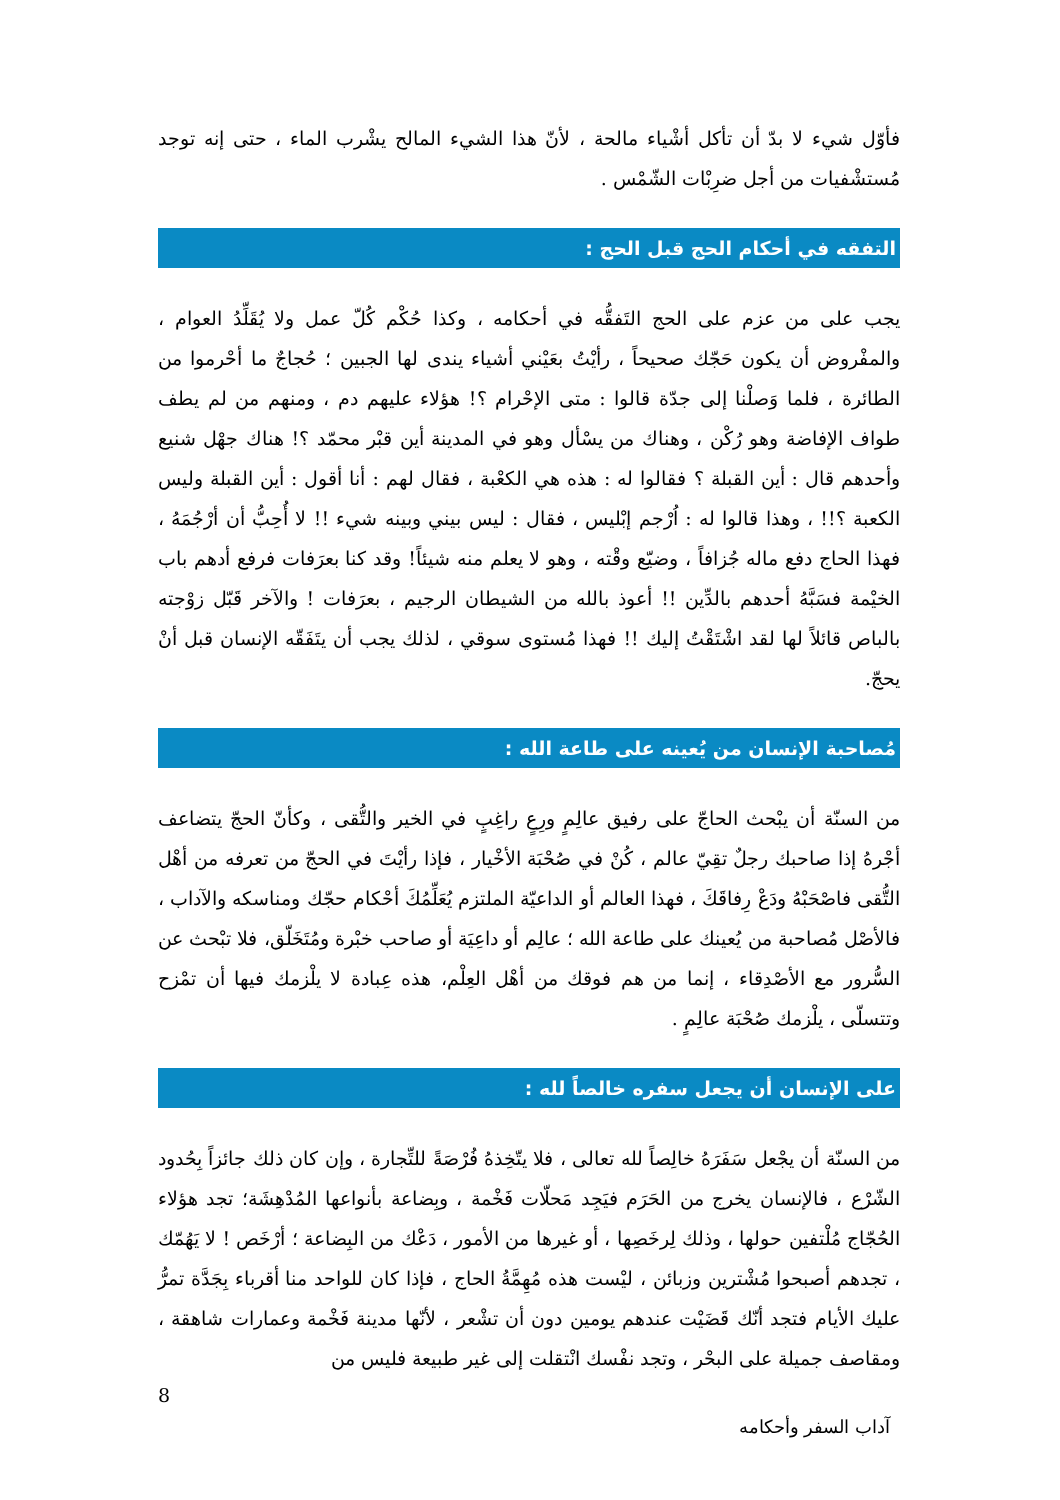فأوّل شيء لا بدّ أن تأكل أشْياء مالحة ، لأنّ هذا الشيء المالح يشْرب الماء ، حتى إنه توجد مُستشْفيات من أجل ضرِبْات الشّمْس .
التفقه في أحكام الحج قبل الحج :
يجب على من عزم على الحج التَفقُّه في أحكامه ، وكذا حُكْم كُلّ عمل ولا يُقَلِّدُ العوام ، والمفْروض أن يكون حَجّك صحيحاً ، رأيْتُ بعَيْني أشياء يندى لها الجبين ؛ حُجاجٌ ما أحْرموا من الطائرة ، فلما وَصلْنا إلى جدّة قالوا : متى الإحْرام ؟! هؤلاء عليهم دم ، ومنهم من لم يطف طواف الإفاضة وهو رُكْن ، وهناك من يسْأل وهو في المدينة أين قبْر محمّد ؟! هناك جهْل شنيع وأحدهم قال : أين القبلة ؟ فقالوا له : هذه هي الكعْبة ، فقال لهم : أنا أقول : أين القبلة وليس الكعبة ؟!! ، وهذا قالوا له : اُرْجم إبْليس ، فقال : ليس بيني وبينه شيء !! لا أُحِبُّ أن أرْجُمَهُ ، فهذا الحاج دفع ماله جُزافاً ، وضيّع وقْته ، وهو لا يعلم منه شيئاً! وقد كنا بعرَفات فرفع أدهم باب الخيْمة فسَبَّهُ أحدهم بالدِّين !! أعوذ بالله من الشيطان الرجيم ، بعرَفات ! والآخر قَبّل زوْجته بالباص قائلاً لها لقد اشْتَقْتُ إليك !! فهذا مُستوى سوقي ، لذلك يجب أن يتَفَقّه الإنسان قبل أنْ يحجّ.
مُصاحبة الإنسان من يُعينه على طاعة الله :
من السنّة أن يبْحث الحاجّ على رفيق عالِمٍ ورِعٍ راغِبٍ في الخير والتُّقى ، وكأنّ الحجّ يتضاعف أجْرهُ إذا صاحبك رجلٌ تقِيّ عالم ، كُنْ في صُحْبَة الأخْيار ، فإذا رأيْتَ في الحجّ من تعرفه من أهْل التُّقى فاصْحَبْهُ ودَعْ رِفاقَكَ ، فهذا العالم أو الداعيّة الملتزم يُعَلِّمُكَ أحْكام حجّك ومناسكه والآداب ، فالأصْل مُصاحبة من يُعينك على طاعة الله ؛ عالِم أو داعِيَة أو صاحب خبْرة ومُتَخَلّق، فلا تبْحث عن السُّرور مع الأصْدِقاء ، إنما من هم فوقك من أهْل العِلْم، هذه عِبادة لا يلْزمك فيها أن تمْزح وتتسلّى ، يلْزمك صُحْبَة عالِمٍ .
على الإنسان أن يجعل سفره خالصاً لله :
من السنّة أن يجْعل سَفَرَهُ خالِصاً لله تعالى ، فلا يتّخِذهُ فُرْصَةً للتِّجارة ، وإن كان ذلك جائزاً بِحُدود الشّرْع ، فالإنسان يخرج من الحَرَم فيَجِد مَحلّات فَخْمة ، وبِضاعة بأنواعها المُدْهِشَة؛ تجد هؤلاء الحُجّاج مُلْتفين حولها ، وذلك لِرخَصِها ، أو غيرها من الأمور ، دَعْك من البِضاعة ؛ أرْخَص ! لا يَهُمّك ، تجدهم أصبحوا مُشْترين وزبائن ، ليْست هذه مُهِمَّةُ الحاج ، فإذا كان للواحد منا أقرباء بِجَدَّة تمرُّ عليك الأيام فتجد أنّك قَضَيْت عندهم يومين دون أن تشْعر ، لأنّها مدينة فَخْمة وعمارات شاهقة ، ومقاصف جميلة على البحْر ، وتجد نفْسك انْتقلت إلى غير طبيعة فليس من
8
آداب السفر وأحكامه